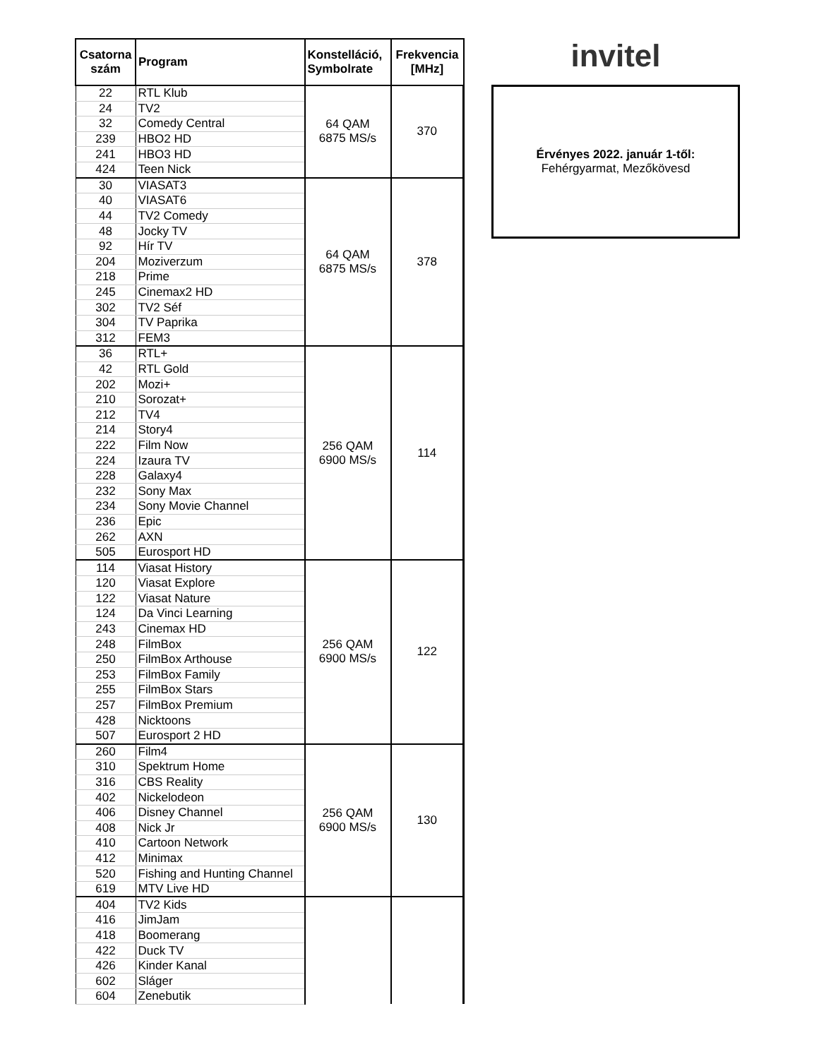| Csatorna szám | Program | Konstelláció, Symbolrate | Frekvencia [MHz] |
| --- | --- | --- | --- |
| 22 | RTL Klub | 64 QAM 6875 MS/s | 370 |
| 24 | TV2 | | |
| 32 | Comedy Central | | |
| 239 | HBO2 HD | | |
| 241 | HBO3 HD | | |
| 424 | Teen Nick | | |
| 30 | VIASAT3 | 64 QAM 6875 MS/s | 378 |
| 40 | VIASAT6 | | |
| 44 | TV2 Comedy | | |
| 48 | Jocky TV | | |
| 92 | Hír TV | | |
| 204 | Moziverzum | | |
| 218 | Prime | | |
| 245 | Cinemax2 HD | | |
| 302 | TV2 Séf | | |
| 304 | TV Paprika | | |
| 312 | FEM3 | | |
| 36 | RTL+ | 256 QAM 6900 MS/s | 114 |
| 42 | RTL Gold | | |
| 202 | Mozi+ | | |
| 210 | Sorozat+ | | |
| 212 | TV4 | | |
| 214 | Story4 | | |
| 222 | Film Now | | |
| 224 | Izaura TV | | |
| 228 | Galaxy4 | | |
| 232 | Sony Max | | |
| 234 | Sony Movie Channel | | |
| 236 | Epic | | |
| 262 | AXN | | |
| 505 | Eurosport HD | | |
| 114 | Viasat History | 256 QAM 6900 MS/s | 122 |
| 120 | Viasat Explore | | |
| 122 | Viasat Nature | | |
| 124 | Da Vinci Learning | | |
| 243 | Cinemax HD | | |
| 248 | FilmBox | | |
| 250 | FilmBox Arthouse | | |
| 253 | FilmBox Family | | |
| 255 | FilmBox Stars | | |
| 257 | FilmBox Premium | | |
| 428 | Nicktoons | | |
| 507 | Eurosport 2 HD | | |
| 260 | Film4 | 256 QAM 6900 MS/s | 130 |
| 310 | Spektrum Home | | |
| 316 | CBS Reality | | |
| 402 | Nickelodeon | | |
| 406 | Disney Channel | | |
| 408 | Nick Jr | | |
| 410 | Cartoon Network | | |
| 412 | Minimax | | |
| 520 | Fishing and Hunting Channel | | |
| 619 | MTV Live HD | | |
| 404 | TV2 Kids | | |
| 416 | JimJam | | |
| 418 | Boomerang | | |
| 422 | Duck TV | | |
| 426 | Kinder Kanal | | |
| 602 | Sláger | | |
| 604 | Zenebutik | | |
invitel
Érvényes 2022. január 1-től:
Fehérgyarmat, Mezőkövesd